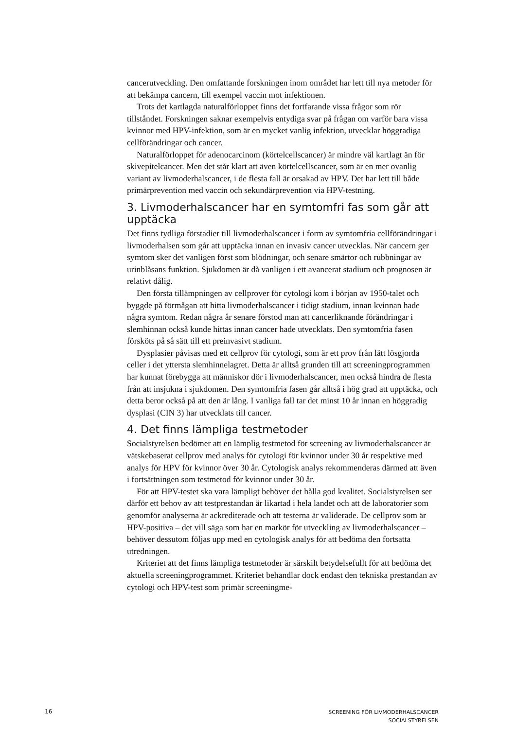cancerutveckling. Den omfattande forskningen inom området har lett till nya metoder för att bekämpa cancern, till exempel vaccin mot infektionen.
Trots det kartlagda naturalförloppet finns det fortfarande vissa frågor som rör tillståndet. Forskningen saknar exempelvis entydiga svar på frågan om varför bara vissa kvinnor med HPV-infektion, som är en mycket vanlig infektion, utvecklar höggradiga cellförändringar och cancer.
Naturalförloppet för adenocarcinom (körtelcellscancer) är mindre väl kartlagt än för skivepitelcancer. Men det står klart att även körtelcellscancer, som är en mer ovanlig variant av livmoderhalscancer, i de flesta fall är orsakad av HPV. Det har lett till både primärprevention med vaccin och sekundärprevention via HPV-testning.
3. Livmoderhalscancer har en symtomfri fas som går att upptäcka
Det finns tydliga förstadier till livmoderhalscancer i form av symtomfria cellförändringar i livmoderhalsen som går att upptäcka innan en invasiv cancer utvecklas. När cancern ger symtom sker det vanligen först som blödningar, och senare smärtor och rubbningar av urinblåsans funktion. Sjukdomen är då vanligen i ett avancerat stadium och prognosen är relativt dålig.
Den första tillämpningen av cellprover för cytologi kom i början av 1950-talet och byggde på förmågan att hitta livmoderhalscancer i tidigt stadium, innan kvinnan hade några symtom. Redan några år senare förstod man att cancerliknande förändringar i slemhinnan också kunde hittas innan cancer hade utvecklats. Den symtomfria fasen försköts på så sätt till ett preinvasivt stadium.
Dysplasier påvisas med ett cellprov för cytologi, som är ett prov från lätt lösgjorda celler i det yttersta slemhinnelagret. Detta är alltså grunden till att screeningprogrammen har kunnat förebygga att människor dör i livmoderhalscancer, men också hindra de flesta från att insjukna i sjukdomen. Den symtomfria fasen går alltså i hög grad att upptäcka, och detta beror också på att den är lång. I vanliga fall tar det minst 10 år innan en höggradig dysplasi (CIN 3) har utvecklats till cancer.
4. Det finns lämpliga testmetoder
Socialstyrelsen bedömer att en lämplig testmetod för screening av livmoderhalscancer är vätskebaserat cellprov med analys för cytologi för kvinnor under 30 år respektive med analys för HPV för kvinnor över 30 år. Cytologisk analys rekommenderas därmed att även i fortsättningen som testmetod för kvinnor under 30 år.
För att HPV-testet ska vara lämpligt behöver det hålla god kvalitet. Socialstyrelsen ser därför ett behov av att testprestandan är likartad i hela landet och att de laboratorier som genomför analyserna är ackrediterade och att testerna är validerade. De cellprov som är HPV-positiva – det vill säga som har en markör för utveckling av livmoderhalscancer – behöver dessutom följas upp med en cytologisk analys för att bedöma den fortsatta utredningen.
Kriteriet att det finns lämpliga testmetoder är särskilt betydelsefullt för att bedöma det aktuella screeningprogrammet. Kriteriet behandlar dock endast den tekniska prestandan av cytologi och HPV-test som primär screeningme-
16
SCREENING FÖR LIVMODERHALSCANCER
SOCIALSTYRELSEN